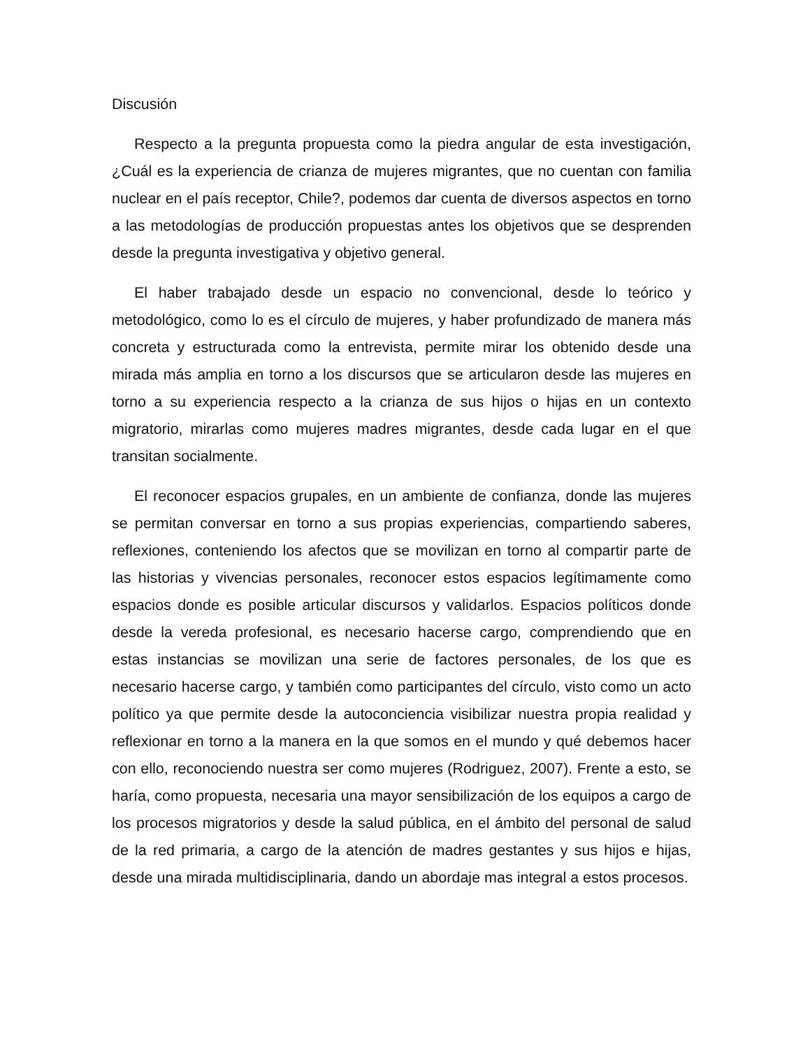Discusión
Respecto a la pregunta propuesta como la piedra angular de esta investigación, ¿Cuál es la experiencia de crianza de mujeres migrantes, que no cuentan con familia nuclear en el país receptor, Chile?, podemos dar cuenta de diversos aspectos en torno a las metodologías de producción propuestas antes los objetivos que se desprenden desde la pregunta investigativa y objetivo general.
El haber trabajado desde un espacio no convencional, desde lo teórico y metodológico, como lo es el círculo de mujeres, y haber profundizado de manera más concreta y estructurada como la entrevista, permite mirar los obtenido desde una mirada más amplia en torno a los discursos que se articularon desde las mujeres en torno a su experiencia respecto a la crianza de sus hijos o hijas en un contexto migratorio, mirarlas como mujeres madres migrantes, desde cada lugar en el que transitan socialmente.
El reconocer espacios grupales, en un ambiente de confianza, donde las mujeres se permitan conversar en torno a sus propias experiencias, compartiendo saberes, reflexiones, conteniendo los afectos que se movilizan en torno al compartir parte de las historias y vivencias personales, reconocer estos espacios legítimamente como espacios donde es posible articular discursos y validarlos. Espacios políticos donde desde la vereda profesional, es necesario hacerse cargo, comprendiendo que en estas instancias se movilizan una serie de factores personales, de los que es necesario hacerse cargo, y también como participantes del círculo, visto como un acto político ya que permite desde la autoconciencia visibilizar nuestra propia realidad y reflexionar en torno a la manera en la que somos en el mundo y qué debemos hacer con ello, reconociendo nuestra ser como mujeres (Rodriguez, 2007). Frente a esto, se haría, como propuesta, necesaria una mayor sensibilización de los equipos a cargo de los procesos migratorios y desde la salud pública, en el ámbito del personal de salud de la red primaria, a cargo de la atención de madres gestantes y sus hijos e hijas, desde una mirada multidisciplinaria, dando un abordaje mas integral a estos procesos.